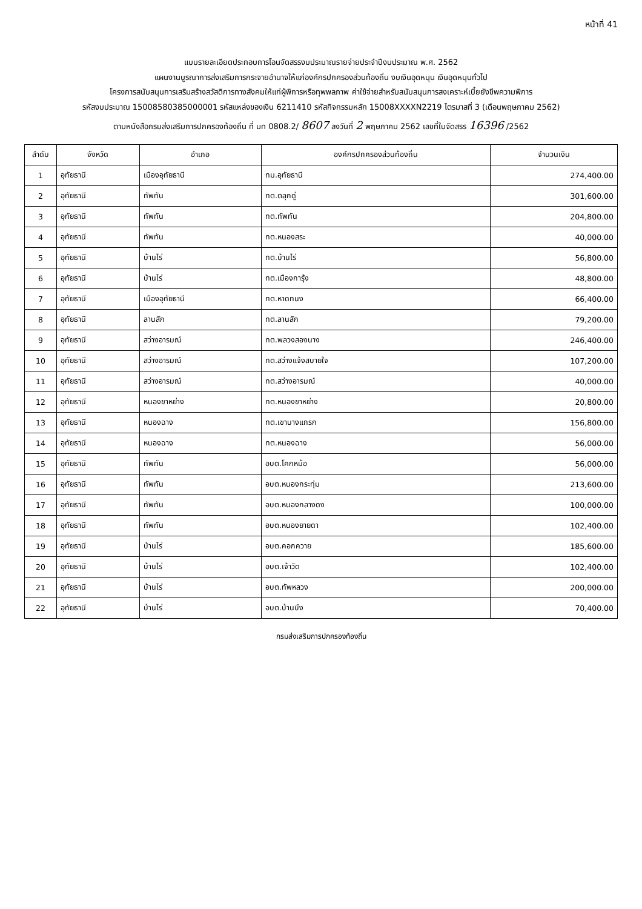หน้าที่ 41
แบบรายละเอียดประกอบการโอนจัดสรรงบประมาณรายจ่ายประจำปีงบประมาณ พ.ศ. 2562
แผนงานบูรณาการส่งเสริมการกระจายอำนาจให้แก่องค์กรปกครองส่วนท้องถิ่น งบเงินอุดหนุน เงินอุดหนุนทั่วไป
โครงการสนับสนุนการเสริมสร้างสวัสดิการทางสังคมให้แก่ผู้พิการหรือทุพพลภาพ ค่าใช้จ่ายสำหรับสนับสนุนการสงเคราะห์เบี้ยยังชีพความพิการ
รหัสงบประมาณ 15008580385000001 รหัสแหล่งของเงิน 6211410 รหัสกิจกรรมหลัก 15008XXXXN2219 ไตรมาสที่ 3 (เดือนพฤษภาคม 2562)
ตามหนังสือกรมส่งเสริมการปกครองท้องถิ่น ที่ มท 0808.2/ 8607 ลงวันที่ 2 พฤษภาคม 2562 เลขที่ใบจัดสรร 16396 /2562
| ลำดับ | จังหวัด | อำเภอ | องค์กรปกครองส่วนท้องถิ่น | จำนวนเงิน |
| --- | --- | --- | --- | --- |
| 1 | อุทัยธานี | เมืองอุทัยธานี | ทม.อุทัยธานี | 274,400.00 |
| 2 | อุทัยธานี | ทัพทัน | ทต.ตลุกดู่ | 301,600.00 |
| 3 | อุทัยธานี | ทัพทัน | ทต.ทัพทัน | 204,800.00 |
| 4 | อุทัยธานี | ทัพทัน | ทต.หนองสระ | 40,000.00 |
| 5 | อุทัยธานี | บ้านไร่ | ทต.บ้านไร่ | 56,800.00 |
| 6 | อุทัยธานี | บ้านไร่ | ทต.เมืองการุ้ง | 48,800.00 |
| 7 | อุทัยธานี | เมืองอุทัยธานี | ทต.หาดทนง | 66,400.00 |
| 8 | อุทัยธานี | ลานสัก | ทต.ลานสัก | 79,200.00 |
| 9 | อุทัยธานี | สว่างอารมณ์ | ทต.พลวงสองนาง | 246,400.00 |
| 10 | อุทัยธานี | สว่างอารมณ์ | ทต.สว่างแจ้งสบายใจ | 107,200.00 |
| 11 | อุทัยธานี | สว่างอารมณ์ | ทต.สว่างอารมณ์ | 40,000.00 |
| 12 | อุทัยธานี | หนองขาหย่าง | ทต.หนองขาหย่าง | 20,800.00 |
| 13 | อุทัยธานี | หนองฉาง | ทต.เขาบางแกรก | 156,800.00 |
| 14 | อุทัยธานี | หนองฉาง | ทต.หนองฉาง | 56,000.00 |
| 15 | อุทัยธานี | ทัพทัน | อบต.โคกหม้อ | 56,000.00 |
| 16 | อุทัยธานี | ทัพทัน | อบต.หนองกระทุ่ม | 213,600.00 |
| 17 | อุทัยธานี | ทัพทัน | อบต.หนองกลางดง | 100,000.00 |
| 18 | อุทัยธานี | ทัพทัน | อบต.หนองยายดา | 102,400.00 |
| 19 | อุทัยธานี | บ้านไร่ | อบต.คอกควาย | 185,600.00 |
| 20 | อุทัยธานี | บ้านไร่ | อบต.เจ้าวัด | 102,400.00 |
| 21 | อุทัยธานี | บ้านไร่ | อบต.ทัพหลวง | 200,000.00 |
| 22 | อุทัยธานี | บ้านไร่ | อบต.บ้านบึง | 70,400.00 |
กรมส่งเสริมการปกครองท้องถิ่น